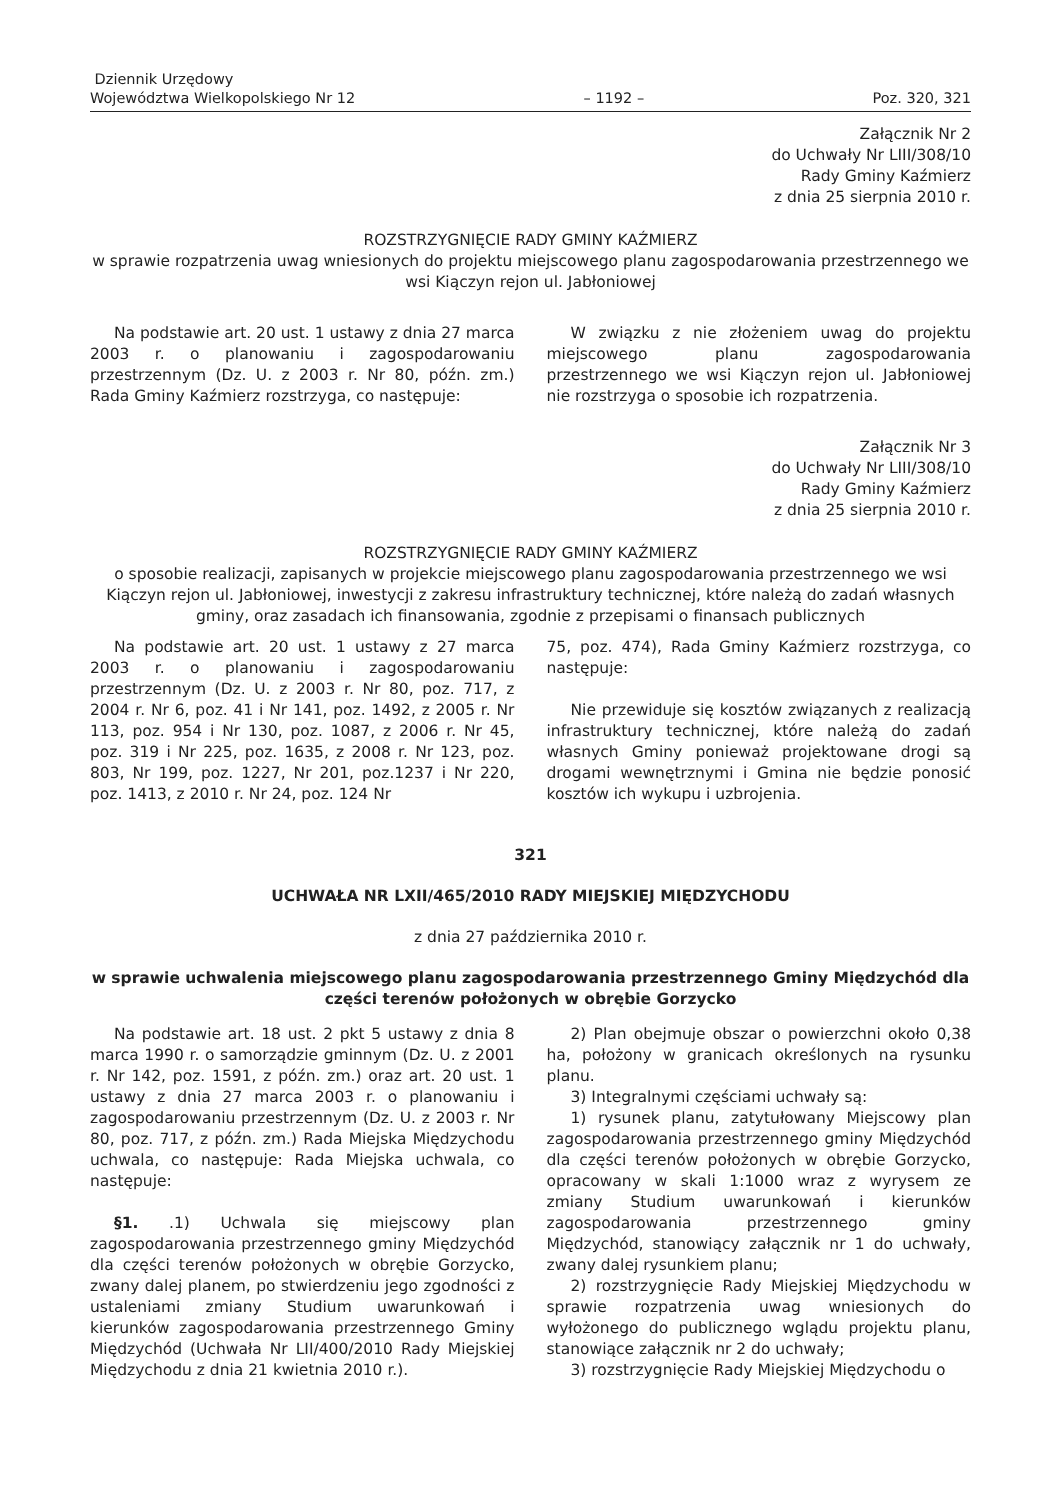Dziennik Urzędowy
Województwa Wielkopolskiego Nr 12
– 1192 –
Poz. 320, 321
Załącznik Nr 2
do Uchwały Nr LIII/308/10
Rady Gminy Kaźmierz
z dnia 25 sierpnia 2010 r.
ROZSTRZYGNIĘCIE RADY GMINY KAŹMIERZ
w sprawie rozpatrzenia uwag wniesionych do projektu miejscowego planu zagospodarowania przestrzennego we wsi Kiączyn rejon ul. Jabłoniowej
Na podstawie art. 20 ust. 1 ustawy z dnia 27 marca 2003 r. o planowaniu i zagospodarowaniu przestrzennym (Dz. U. z 2003 r. Nr 80, późn. zm.) Rada Gminy Kaźmierz rozstrzyga, co następuje:
W związku z nie złożeniem uwag do projektu miejscowego planu zagospodarowania przestrzennego we wsi Kiączyn rejon ul. Jabłoniowej nie rozstrzyga o sposobie ich rozpatrzenia.
Załącznik Nr 3
do Uchwały Nr LIII/308/10
Rady Gminy Kaźmierz
z dnia 25 sierpnia 2010 r.
ROZSTRZYGNIĘCIE RADY GMINY KAŹMIERZ
o sposobie realizacji, zapisanych w projekcie miejscowego planu zagospodarowania przestrzennego we wsi Kiączyn rejon ul. Jabłoniowej, inwestycji z zakresu infrastruktury technicznej, które należą do zadań własnych gminy, oraz zasadach ich finansowania, zgodnie z przepisami o finansach publicznych
Na podstawie art. 20 ust. 1 ustawy z 27 marca 2003 r. o planowaniu i zagospodarowaniu przestrzennym (Dz. U. z 2003 r. Nr 80, poz. 717, z 2004 r. Nr 6, poz. 41 i Nr 141, poz. 1492, z 2005 r. Nr 113, poz. 954 i Nr 130, poz. 1087, z 2006 r. Nr 45, poz. 319 i Nr 225, poz. 1635, z 2008 r. Nr 123, poz. 803, Nr 199, poz. 1227, Nr 201, poz.1237 i Nr 220, poz. 1413, z 2010 r. Nr 24, poz. 124 Nr
75, poz. 474), Rada Gminy Kaźmierz rozstrzyga, co następuje:
Nie przewiduje się kosztów związanych z realizacją infrastruktury technicznej, które należą do zadań własnych Gminy ponieważ projektowane drogi są drogami wewnętrznymi i Gmina nie będzie ponosić kosztów ich wykupu i uzbrojenia.
321
UCHWAŁA NR LXII/465/2010 RADY MIEJSKIEJ MIĘDZYCHODU
z dnia 27 października 2010 r.
w sprawie uchwalenia miejscowego planu zagospodarowania przestrzennego Gminy Międzychód dla części terenów położonych w obrębie Gorzycko
Na podstawie art. 18 ust. 2 pkt 5 ustawy z dnia 8 marca 1990 r. o samorządzie gminnym (Dz. U. z 2001 r. Nr 142, poz. 1591, z późn. zm.) oraz art. 20 ust. 1 ustawy z dnia 27 marca 2003 r. o planowaniu i zagospodarowaniu przestrzennym (Dz. U. z 2003 r. Nr 80, poz. 717, z późn. zm.) Rada Miejska Międzychodu uchwala, co następuje: Rada Miejska uchwala, co następuje:
§1. .1) Uchwala się miejscowy plan zagospodarowania przestrzennego gminy Międzychód dla części terenów położonych w obrębie Gorzycko, zwany dalej planem, po stwierdzeniu jego zgodności z ustaleniami zmiany Studium uwarunkowań i kierunków zagospodarowania przestrzennego Gminy Międzychód (Uchwała Nr LII/400/2010 Rady Miejskiej Międzychodu z dnia 21 kwietnia 2010 r.).
2) Plan obejmuje obszar o powierzchni około 0,38 ha, położony w granicach określonych na rysunku planu.
3) Integralnymi częściami uchwały są:
1) rysunek planu, zatytułowany Miejscowy plan zagospodarowania przestrzennego gminy Międzychód dla części terenów położonych w obrębie Gorzycko, opracowany w skali 1:1000 wraz z wyrysem ze zmiany Studium uwarunkowań i kierunków zagospodarowania przestrzennego gminy Międzychód, stanowiący załącznik nr 1 do uchwały, zwany dalej rysunkiem planu;
2) rozstrzygnięcie Rady Miejskiej Międzychodu w sprawie rozpatrzenia uwag wniesionych do wyłożonego do publicznego wglądu projektu planu, stanowiące załącznik nr 2 do uchwały;
3) rozstrzygnięcie Rady Miejskiej Międzychodu o